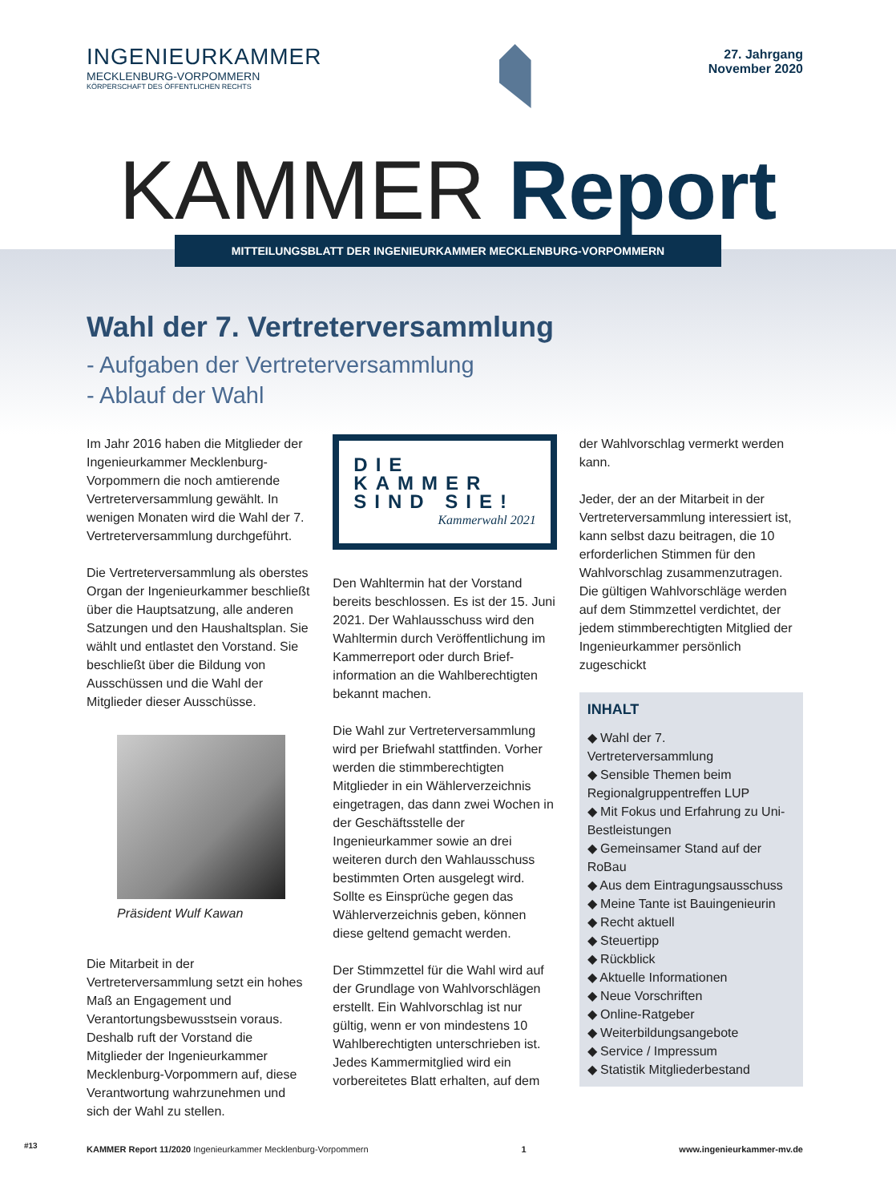INGENIEURKAMMER
MECKLENBURG-VORPOMMERN
KÖRPERSCHAFT DES ÖFFENTLICHEN RECHTS
27. Jahrgang
November 2020
KAMMER Report
MITTEILUNGSBLATT DER INGENIEURKAMMER MECKLENBURG-VORPOMMERN
Wahl der 7. Vertreterversammlung
- Aufgaben der Vertreterversammlung
- Ablauf der Wahl
Im Jahr 2016 haben die Mitglieder der Ingenieurkammer Mecklenburg-Vorpommern die noch amtierende Vertreterversammlung gewählt. In wenigen Monaten wird die Wahl der 7. Vertreterversammlung durchgeführt.
Die Vertreterversammlung als oberstes Organ der Ingenieurkammer beschließt über die Hauptsatzung, alle anderen Satzungen und den Haushaltsplan. Sie wählt und entlastet den Vorstand. Sie beschließt über die Bildung von Ausschüssen und die Wahl der Mitglieder dieser Ausschüsse.
Präsident Wulf Kawan
Die Mitarbeit in der Vertreterversammlung setzt ein hohes Maß an Engagement und Verantortungsbewusstsein voraus. Deshalb ruft der Vorstand die Mitglieder der Ingenieurkammer Mecklenburg-Vorpommern auf, diese Verantwortung wahrzunehmen und sich der Wahl zu stellen.
DIE KAMMER
SIND SIE!
Kammerwahl 2021
Den Wahltermin hat der Vorstand bereits beschlossen. Es ist der 15. Juni 2021. Der Wahlausschuss wird den Wahltermin durch Veröffentlichung im Kammerreport oder durch Brief­information an die Wahlberechtigten bekannt machen.
Die Wahl zur Vertreterversammlung wird per Briefwahl stattfinden. Vorher werden die stimmberechtigten Mitglieder in ein Wählerverzeichnis eingetragen, das dann zwei Wochen in der Geschäftsstelle der Ingenieurkammer sowie an drei weiteren durch den Wahlausschuss bestimmten Orten ausgelegt wird. Sollte es Einsprüche gegen das Wählerverzeichnis geben, können diese geltend gemacht werden.
Der Stimmzettel für die Wahl wird auf der Grundlage von Wahlvorschlägen erstellt. Ein Wahlvorschlag ist nur gültig, wenn er von mindestens 10 Wahlberechtigten unterschrieben ist. Jedes Kammermitglied wird ein vorbereitetes Blatt erhalten, auf dem
der Wahlvorschlag vermerkt werden kann.
Jeder, der an der Mitarbeit in der Vertreterversammlung interessiert ist, kann selbst dazu beitragen, die 10 erforderlichen Stimmen für den Wahlvorschlag zusammenzutragen. Die gültigen Wahlvorschläge werden auf dem Stimmzettel verdichtet, der jedem stimmberechtigten Mitglied der Ingenieurkammer persönlich zugeschickt
INHALT
◆ Wahl der 7. Vertreterversammlung
◆ Sensible Themen beim Regionalgruppentreffen LUP
◆ Mit Fokus und Erfahrung zu Uni-Bestleistungen
◆ Gemeinsamer Stand auf der RoBau
◆ Aus dem Eintragungsausschuss
◆ Meine Tante ist Bauingenieurin
◆ Recht aktuell
◆ Steuertipp
◆ Rückblick
◆ Aktuelle Informationen
◆ Neue Vorschriften
◆ Online-Ratgeber
◆ Weiterbildungsangebote
◆ Service / Impressum
◆ Statistik Mitgliederbestand
KAMMER Report 11/2020 Ingenieurkammer Mecklenburg-Vorpommern 1 www.ingenieurkammer-mv.de
#13